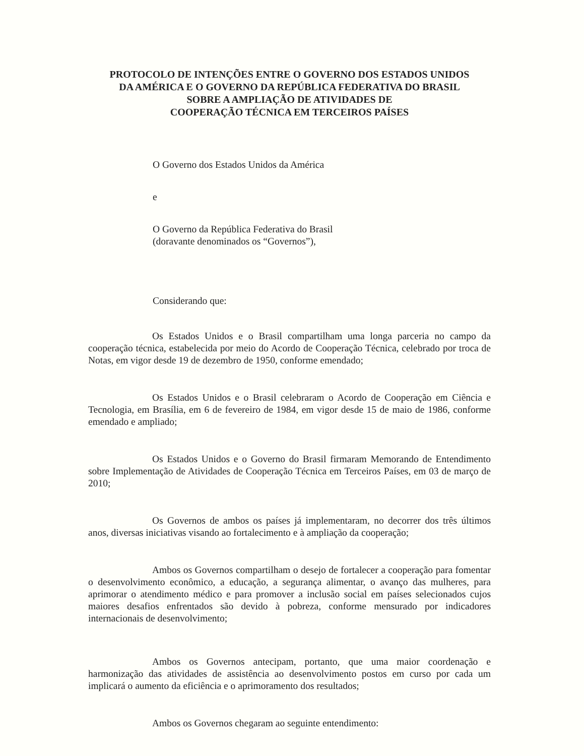PROTOCOLO DE INTENÇÕES ENTRE O GOVERNO DOS ESTADOS UNIDOS
DA AMÉRICA E O GOVERNO DA REPÚBLICA FEDERATIVA DO BRASIL
SOBRE A AMPLIAÇÃO DE ATIVIDADES DE
COOPERAÇÃO TÉCNICA EM TERCEIROS PAÍSES
O Governo dos Estados Unidos da América
e
O Governo da República Federativa do Brasil
(doravante denominados os “Governos”),
Considerando que:
Os Estados Unidos e o Brasil compartilham uma longa parceria no campo da cooperação técnica, estabelecida por meio do Acordo de Cooperação Técnica, celebrado por troca de Notas, em vigor desde 19 de dezembro de 1950, conforme emendado;
Os Estados Unidos e o Brasil celebraram o Acordo de Cooperação em Ciência e Tecnologia, em Brasília, em 6 de fevereiro de 1984, em vigor desde 15 de maio de 1986, conforme emendado e ampliado;
Os Estados Unidos e o Governo do Brasil firmaram Memorando de Entendimento sobre Implementação de Atividades de Cooperação Técnica em Terceiros Países, em 03 de março de 2010;
Os Governos de ambos os países já implementaram, no decorrer dos três últimos anos, diversas iniciativas visando ao fortalecimento e à ampliação da cooperação;
Ambos os Governos compartilham o desejo de fortalecer a cooperação para fomentar o desenvolvimento econômico, a educação, a segurança alimentar, o avanço das mulheres, para aprimorar o atendimento médico e para promover a inclusão social em países selecionados cujos maiores desafios enfrentados são devido à pobreza, conforme mensurado por indicadores internacionais de desenvolvimento;
Ambos os Governos antecipam, portanto, que uma maior coordenação e harmonização das atividades de assistência ao desenvolvimento postos em curso por cada um implicará o aumento da eficiência e o aprimoramento dos resultados;
Ambos os Governos chegaram ao seguinte entendimento: